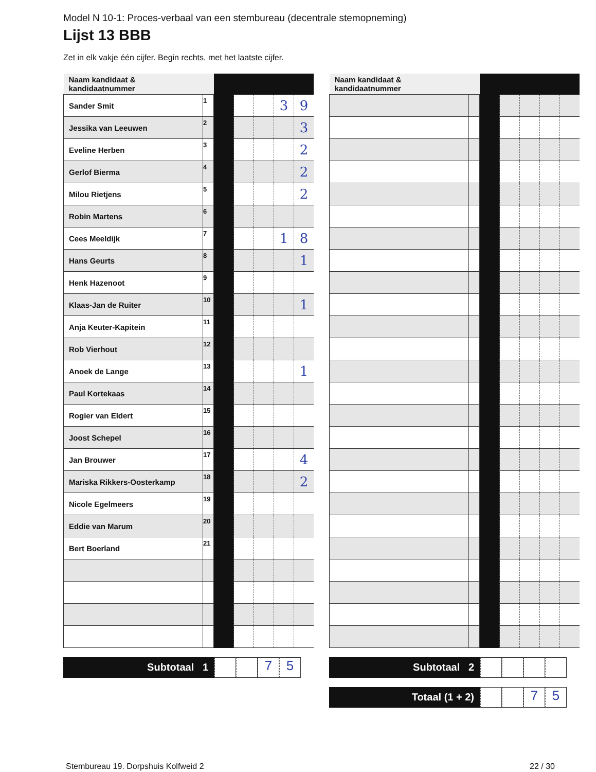Model N 10-1: Proces-verbaal van een stembureau (decentrale stemopneming)
Lijst 13 BBB
Zet in elk vakje één cijfer. Begin rechts, met het laatste cijfer.
| Naam kandidaat & kandidaatnummer | | | | | | |
| Sander Smit | 1 | | | | 3 | 9 |
| Jessika van Leeuwen | 2 | | | | | 3 |
| Eveline Herben | 3 | | | | | 2 |
| Gerlof Bierma | 4 | | | | | 2 |
| Milou Rietjens | 5 | | | | | 2 |
| Robin Martens | 6 | | | | | |
| Cees Meeldijk | 7 | | | | 1 | 8 |
| Hans Geurts | 8 | | | | | 1 |
| Henk Hazenoot | 9 | | | | | |
| Klaas-Jan de Ruiter | 10 | | | | | 1 |
| Anja Keuter-Kapitein | 11 | | | | | |
| Rob Vierhout | 12 | | | | | |
| Anoek de Lange | 13 | | | | | 1 |
| Paul Kortekaas | 14 | | | | | |
| Rogier van Eldert | 15 | | | | | |
| Joost Schepel | 16 | | | | | |
| Jan Brouwer | 17 | | | | | 4 |
| Mariska Rikkers-Oosterkamp | 18 | | | | | 2 |
| Nicole Egelmeers | 19 | | | | | |
| Eddie van Marum | 20 | | | | | |
| Bert Boerland | 21 | | | | | |
Subtotaal 1
7 5
| Naam kandidaat & kandidaatnummer | | | | | | |
Subtotaal 2
Totaal (1 + 2)
7 5
Stembureau 19. Dorpshuis Kolfweid 2 22 / 30